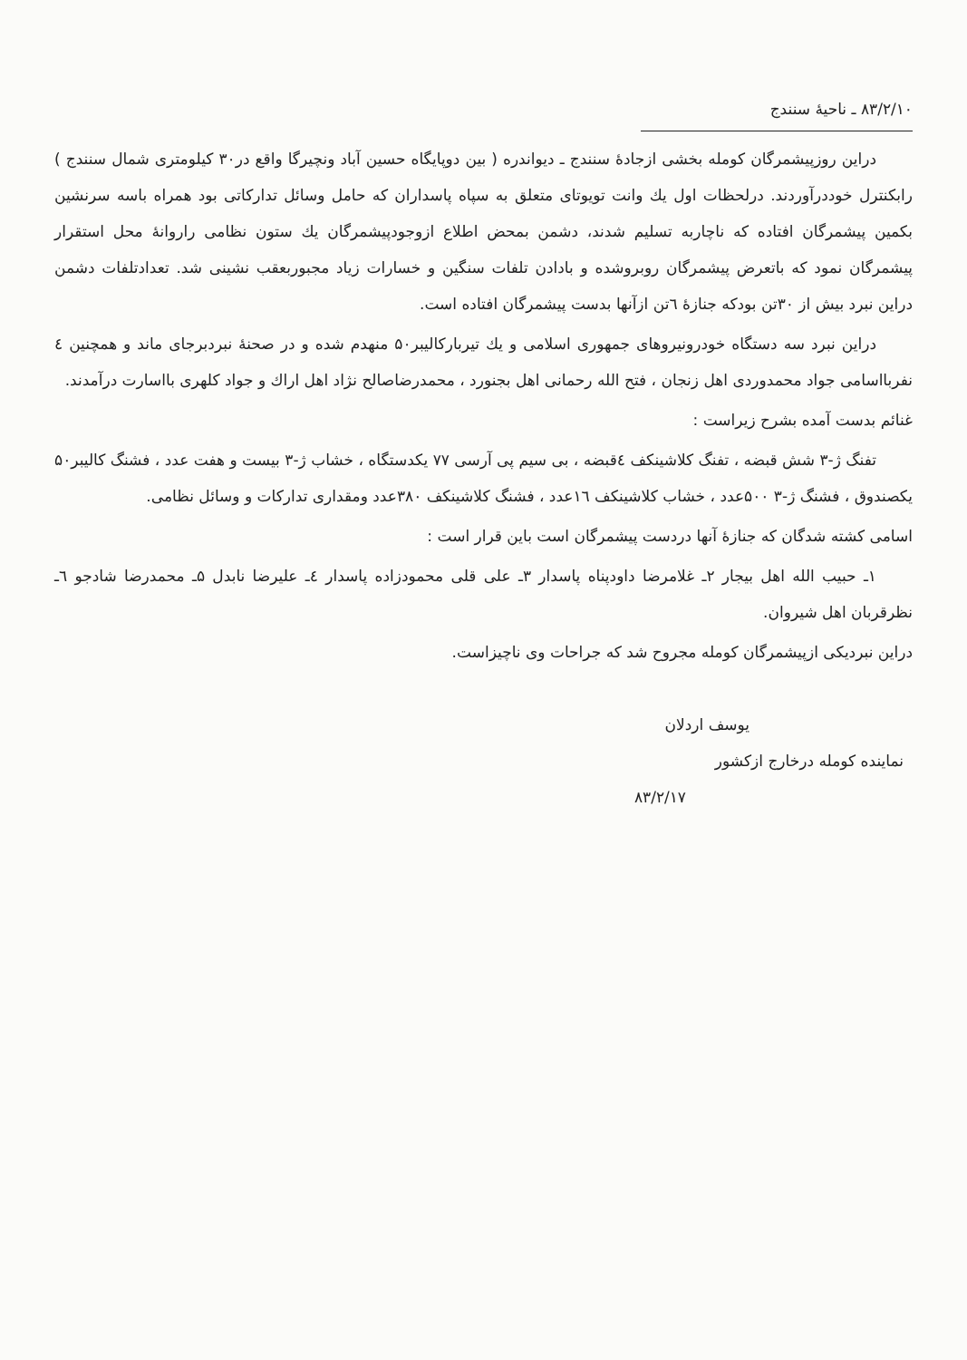۸۳/۲/۱۰ ـ ناحیهٔ سنندج
دراین روزپیشمرگان کومله بخشی ازجادهٔ سنندج ـ دیواندره ( بین دوپایگاه حسین آباد ونچیرگا واقع در۳۰ کیلومتری شمال سنندج ) رابکنترل خوددرآوردند. درلحظات اول یك وانت تویوتای متعلق به سپاه پاسداران که حامل وسائل تدارکاتی بود همراه باسه سرنشین بکمین پیشمرگان افتاده که ناچاربه تسلیم شدند، دشمن بمحض اطلاع ازوجودپیشمرگان یك ستون نظامی راروانهٔ محل استقرار پیشمرگان نمود که باتعرض پیشمرگان روبروشده و بادادن تلفات سنگین و خسارات زیاد مجبوربعقب نشینی شد. تعدادتلفات دشمن دراین نبرد بیش از ۳۰تن بودکه جنازهٔ ٦تن ازآنها بدست پیشمرگان افتاده است.
دراین نبرد سه دستگاه خودرونیروهای جمهوری اسلامی و یك تیربارکالیبر۵۰ منهدم شده و در صحنهٔ نبردبرجای ماند و همچنین ٤ نفربااسامی جواد محمدوردی اهل زنجان ، فتح الله رحمانی اهل بجنورد ، محمدرضاصالح نژاد اهل اراك و جواد کلهری بااسارت درآمدند.
غنائم بدست آمده بشرح زیراست :
تفنگ ژ-۳ شش قبضه ، تفنگ کلاشینکف ٤قبضه ، بی سیم پی آرسی ۷۷ یکدستگاه ، خشاب ژ-۳ بیست و هفت عدد ، فشنگ کالیبر۵۰ یکصندوق ، فشنگ ژ-۳ ۵۰۰عدد ، خشاب کلاشینکف ۱٦عدد ، فشنگ کلاشینکف ۳۸۰عدد ومقداری تدارکات و وسائل نظامی.
اسامی کشته شدگان که جنازهٔ آنها دردست پیشمرگان است باین قرار است :
۱ـ حبیب الله اهل بیجار ۲ـ غلامرضا داودپناه پاسدار ۳ـ علی قلی محمودزاده پاسدار ٤ـ علیرضا نابدل ۵ـ محمدرضا شادجو ٦ـ نظرقربان اهل شیروان.
دراین نبردیکی ازپیشمرگان کومله مجروح شد که جراحات وی ناچیزاست.
یوسف اردلان
نماینده کومله درخارج ازکشور
۸۳/۲/۱۷